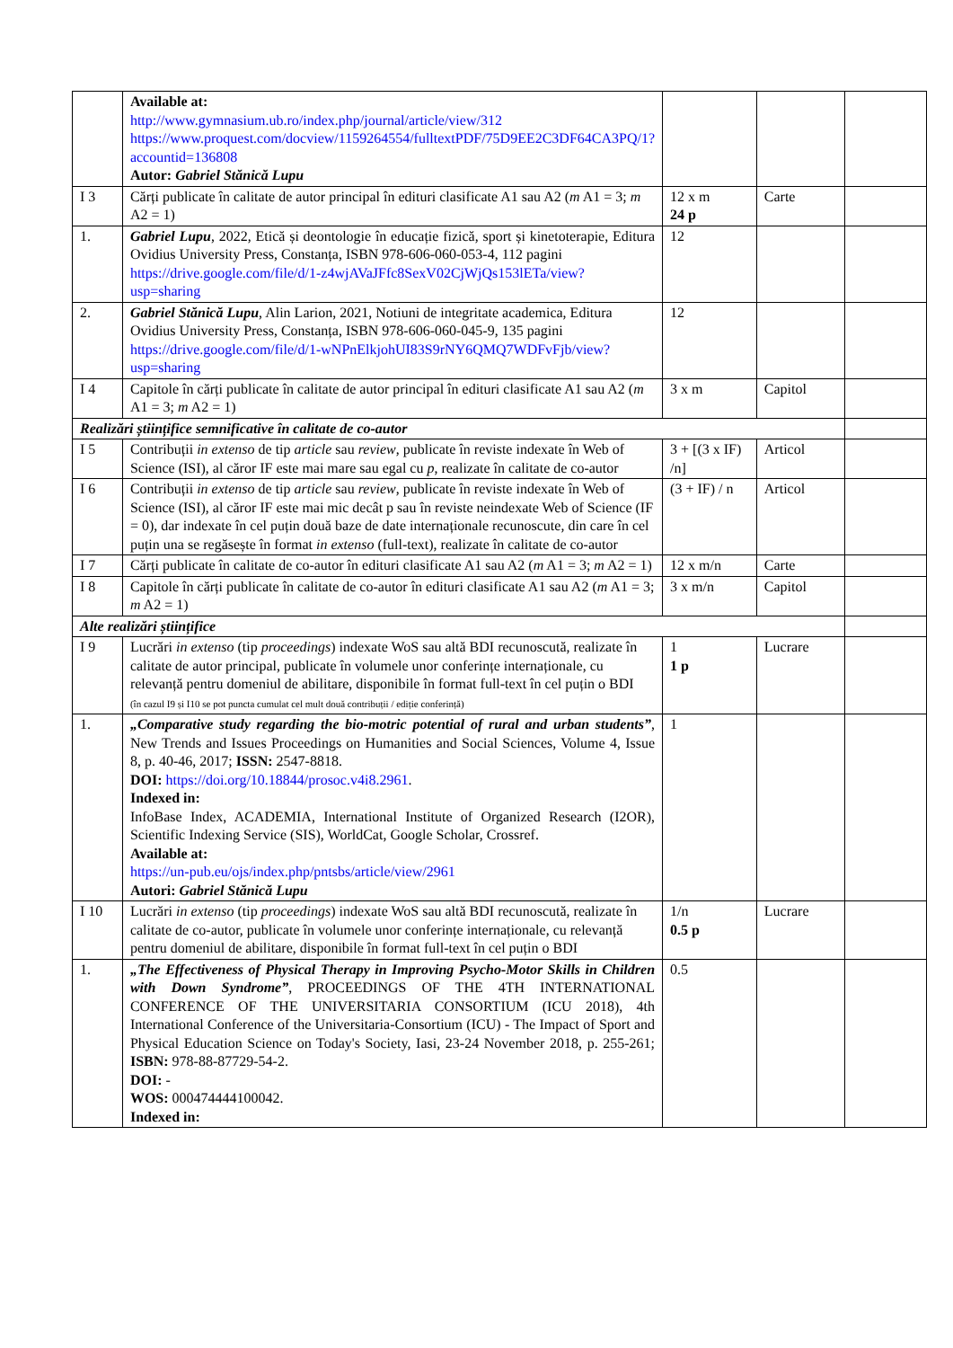| | Available at: http://www.gymnasium.ub.ro/index.php/journal/article/view/312 https://www.proquest.com/docview/1159264554/fulltextPDF/75D9EE2C3DF64CA3PQ/1?accountid=136808 Autor: Gabriel Stănică Lupu | | | |
| I 3 | Cărți publicate în calitate de autor principal în edituri clasificate A1 sau A2 ( m A1 = 3; m A2 = 1) | 12 x m 24 p | Carte | |
| 1. | Gabriel Lupu , 2022, Etică și deontologie în educație fizică, sport și kinetoterapie, Editura Ovidius University Press, Constanța, ISBN 978-606-060-053-4, 112 pagini https://drive.google.com/file/d/1-z4wjAVaJFfc8SexV02CjWjQs153lETa/view?usp=sharing | 12 | | |
| 2. | Gabriel Stănică Lupu , Alin Larion, 2021, Notiuni de integritate academica, Editura Ovidius University Press, Constanța, ISBN 978-606-060-045-9, 135 pagini https://drive.google.com/file/d/1-wNPnElkjohUI83S9rNY6QMQ7WDFvFjb/view?usp=sharing | 12 | | |
| I 4 | Capitole în cărți publicate în calitate de autor principal în edituri clasificate A1 sau A2 ( m A1 = 3; m A2 = 1) | 3 x m | Capitol | |
| Realizări științifice semnificative în calitate de co-autor | | | | |
| I 5 | Contribuții in extenso de tip article sau review , publicate în reviste indexate în Web of Science (ISI), al căror IF este mai mare sau egal cu p , realizate în calitate de co-autor | 3 + [(3 x IF) /n] | Articol | |
| I 6 | Contribuții in extenso de tip article sau review , publicate în reviste indexate în Web of Science (ISI), al căror IF este mai mic decât p sau în reviste neindexate Web of Science (IF = 0), dar indexate în cel puțin două baze de date internaționale recunoscute, din care în cel puțin una se regăsește în format in extenso (full-text), realizate în calitate de co-autor | (3 + IF) / n | Articol | |
| I 7 | Cărți publicate în calitate de co-autor în edituri clasificate A1 sau A2 ( m A1 = 3; m A2 = 1) | 12 x m/n | Carte | |
| I 8 | Capitole în cărți publicate în calitate de co-autor în edituri clasificate A1 sau A2 ( m A1 = 3; m A2 = 1) | 3 x m/n | Capitol | |
| Alte realizări științifice | | | | |
| I 9 | Lucrări in extenso (tip proceedings ) indexate WoS sau altă BDI recunoscută, realizate în calitate de autor principal, publicate în volumele unor conferințe internaționale, cu relevanță pentru domeniul de abilitare, disponibile în format full-text în cel puțin o BDI (în cazul I9 și I10 se pot puncta cumulat cel mult două contribuții / ediție conferință) | 1 1 p | Lucrare | |
| 1. | „Comparative study regarding the bio-motric potential of rural and urban students” , New Trends and Issues Proceedings on Humanities and Social Sciences, Volume 4, Issue 8, p. 40-46, 2017; ISSN: 2547-8818. DOI: https://doi.org/10.18844/prosoc.v4i8.2961 . Indexed in: InfoBase Index, ACADEMIA, International Institute of Organized Research (I2OR), Scientific Indexing Service (SIS), WorldCat, Google Scholar, Crossref. Available at: https://un-pub.eu/ojs/index.php/pntsbs/article/view/2961 Autori: Gabriel Stănică Lupu | 1 | | |
| I 10 | Lucrări in extenso (tip proceedings ) indexate WoS sau altă BDI recunoscută, realizate în calitate de co-autor, publicate în volumele unor conferințe internaționale, cu relevanță pentru domeniul de abilitare, disponibile în format full-text în cel puțin o BDI | 1/n 0.5 p | Lucrare | |
| 1. | „The Effectiveness of Physical Therapy in Improving Psycho-Motor Skills in Children with Down Syndrome” , PROCEEDINGS OF THE 4TH INTERNATIONAL CONFERENCE OF THE UNIVERSITARIA CONSORTIUM (ICU 2018), 4th International Conference of the Universitaria-Consortium (ICU) - The Impact of Sport and Physical Education Science on Today's Society, Iasi, 23-24 November 2018, p. 255-261; ISBN: 978-88-87729-54-2. DOI: - WOS: 000474444100042. Indexed in: | 0.5 | | |